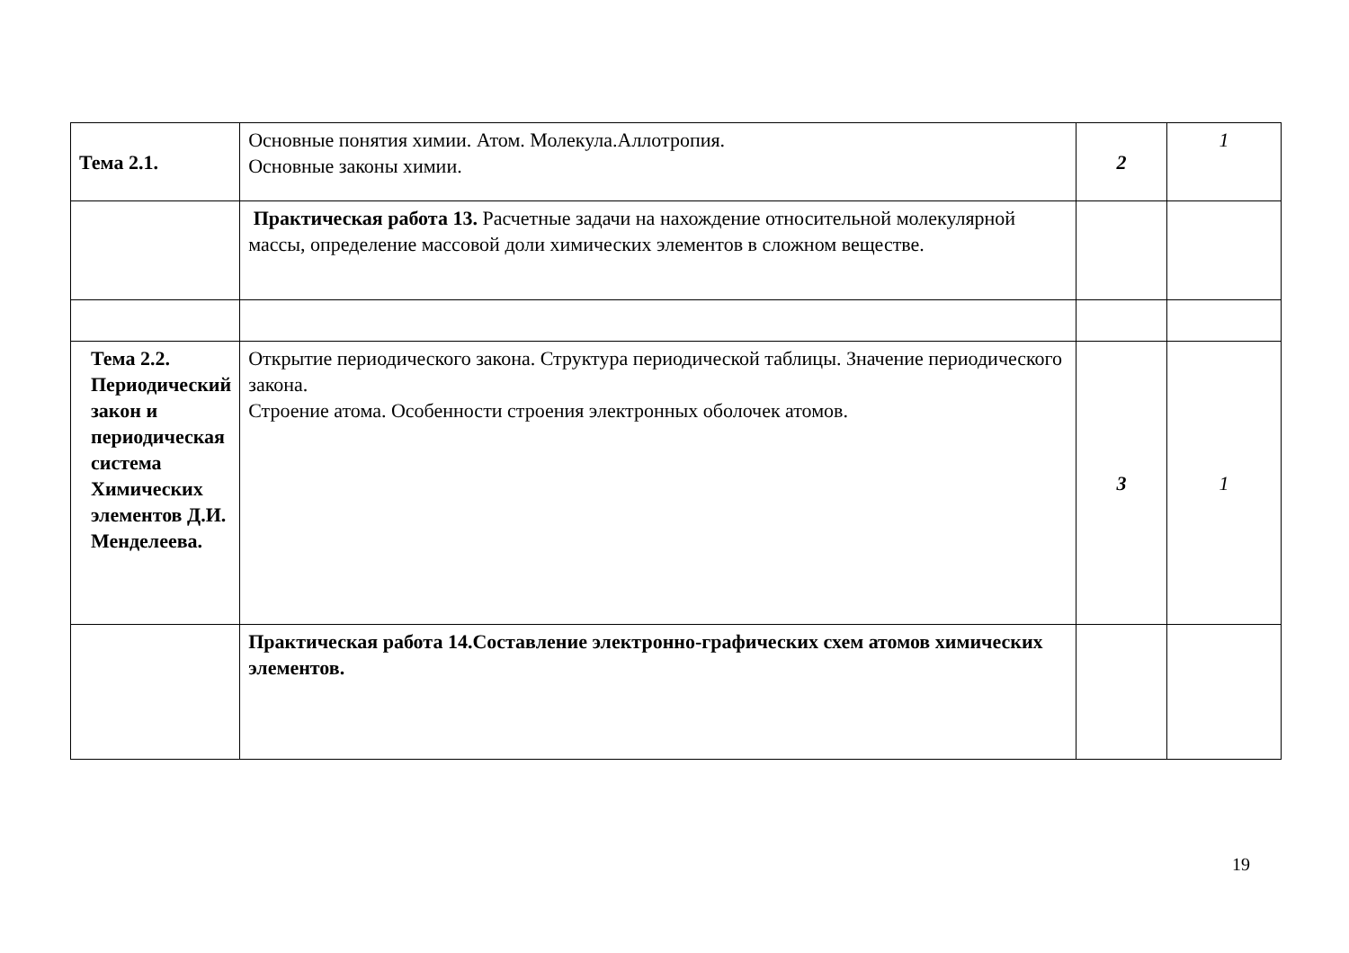| Тема 2.1. | Основные понятия химии. Атом. Молекула.Аллотропия. Основные законы химии. | 2 | 1 |
| | Практическая работа 13. Расчетные задачи на нахождение относительной молекулярной массы, определение массовой доли химических элементов в сложном веществе. | | |
| Тема 2.2. Периодический закон и периодическая система Химических элементов Д.И. Менделеева. | Открытие периодического закона. Структура периодической таблицы. Значение периодического закона. Строение атома. Особенности строения электронных оболочек атомов. | 3 | 1 |
| | Практическая работа 14.Составление электронно-графических схем атомов химических элементов. | | |
19